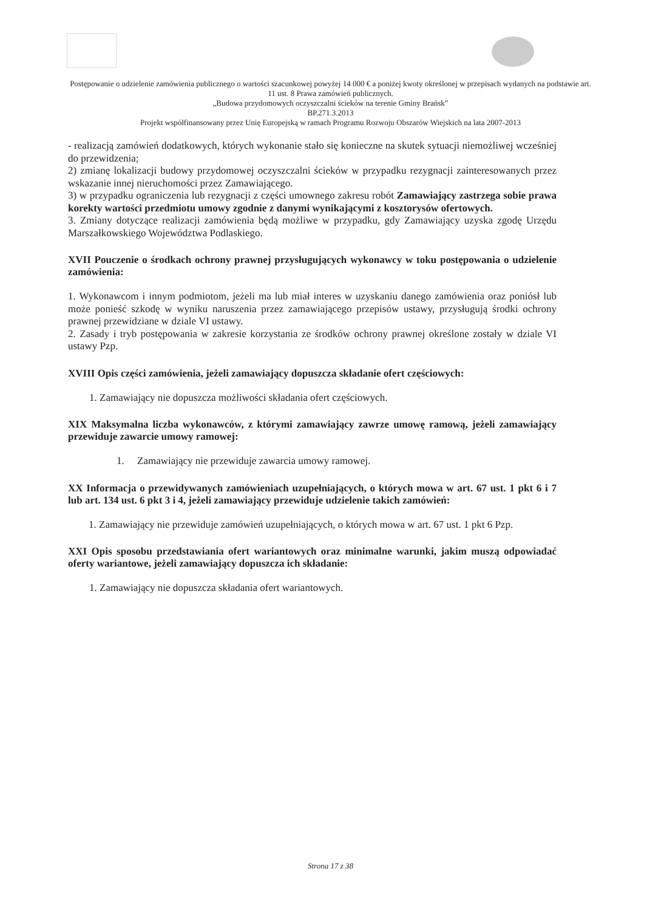Postępowanie o udzielenie zamówienia publicznego o wartości szacunkowej powyżej 14 000 € a poniżej kwoty określonej w przepisach wydanych na podstawie art. 11 ust. 8 Prawa zamówień publicznych.
„Budowa przydomowych oczyszczalni ścieków na terenie Gminy Brańsk”
BP.271.3.2013
Projekt współfinansowany przez Unię Europejską w ramach Programu Rozwoju Obszarów Wiejskich na lata 2007-2013
- realizacją zamówień dodatkowych, których wykonanie stało się konieczne na skutek sytuacji niemożliwej wcześniej do przewidzenia;
2) zmianę lokalizacji budowy przydomowej oczyszczalni ścieków w przypadku rezygnacji zainteresowanych przez wskazanie innej nieruchomości przez Zamawiającego.
3) w przypadku ograniczenia lub rezygnacji z części umownego zakresu robót Zamawiający zastrzega sobie prawa korekty wartości przedmiotu umowy zgodnie z danymi wynikającymi z kosztorysów ofertowych.
3. Zmiany dotyczące realizacji zamówienia będą możliwe w przypadku, gdy Zamawiający uzyska zgodę Urzędu Marszałkowskiego Województwa Podlaskiego.
XVII Pouczenie o środkach ochrony prawnej przysługujących wykonawcy w toku postępowania o udzielenie zamówienia:
1. Wykonawcom i innym podmiotom, jeżeli ma lub miał interes w uzyskaniu danego zamówienia oraz poniósł lub może ponieść szkodę w wyniku naruszenia przez zamawiającego przepisów ustawy, przysługują środki ochrony prawnej przewidziane w dziale VI ustawy.
2. Zasady i tryb postępowania w zakresie korzystania ze środków ochrony prawnej określone zostały w dziale VI ustawy Pzp.
XVIII Opis części zamówienia, jeżeli zamawiający dopuszcza składanie ofert częściowych:
1. Zamawiający nie dopuszcza możliwości składania ofert częściowych.
XIX Maksymalna liczba wykonawców, z którymi zamawiający zawrze umowę ramową, jeżeli zamawiający przewiduje zawarcie umowy ramowej:
1. Zamawiający nie przewiduje zawarcia umowy ramowej.
XX Informacja o przewidywanych zamówieniach uzupełniających, o których mowa w art. 67 ust. 1 pkt 6 i 7 lub art. 134 ust. 6 pkt 3 i 4, jeżeli zamawiający przewiduje udzielenie takich zamówień:
1. Zamawiający nie przewiduje zamówień uzupełniających, o których mowa w art. 67 ust. 1 pkt 6 Pzp.
XXI Opis sposobu przedstawiania ofert wariantowych oraz minimalne warunki, jakim muszą odpowiadać oferty wariantowe, jeżeli zamawiający dopuszcza ich składanie:
1. Zamawiający nie dopuszcza składania ofert wariantowych.
Strona 17 z 38